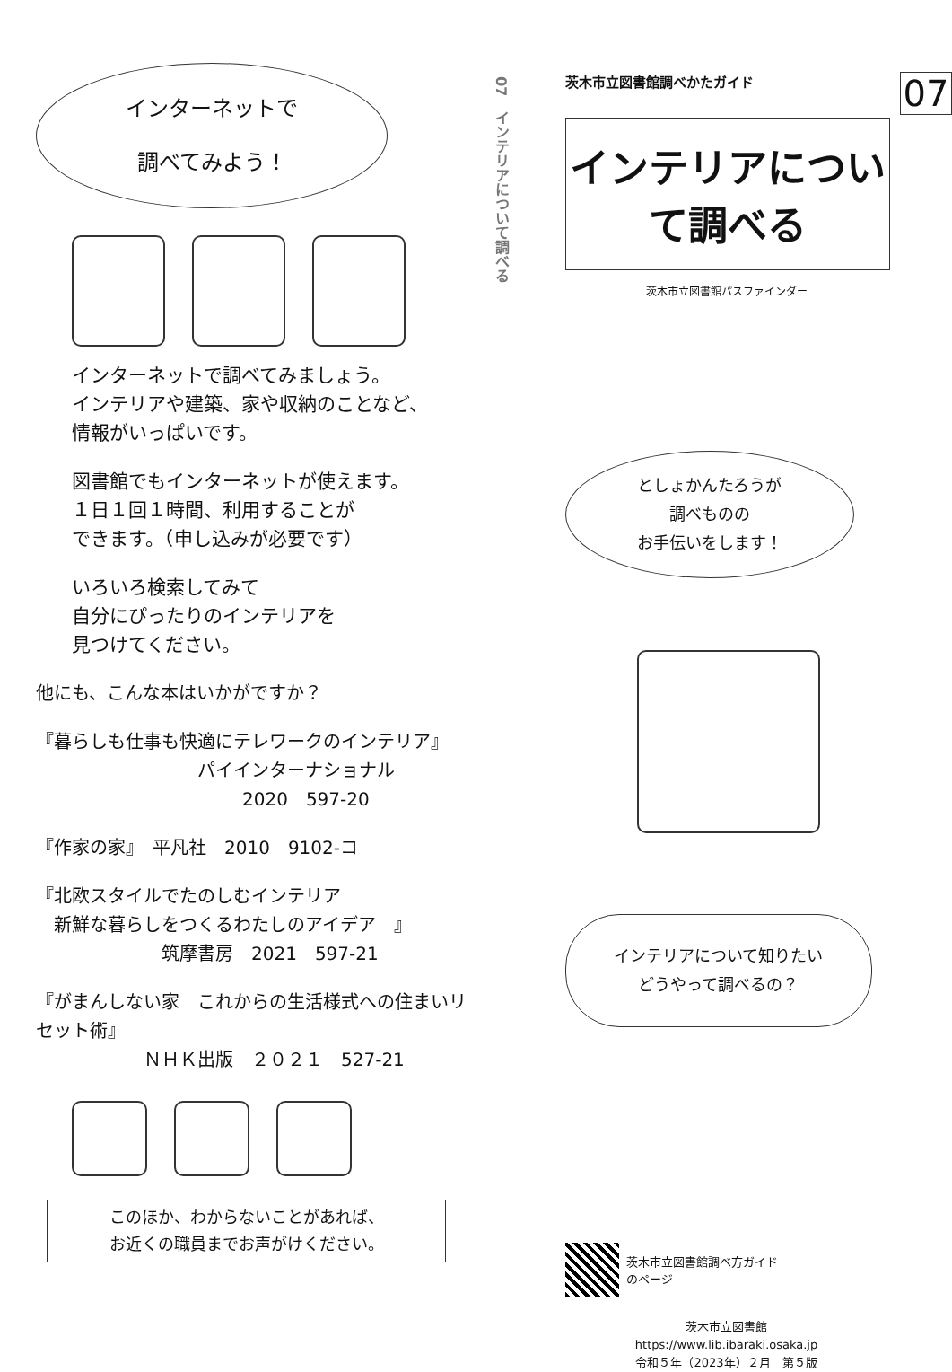インターネットで
調べてみよう！
インターネットで調べてみましょう。
インテリアや建築、家や収納のことなど、
情報がいっぱいです。
図書館でもインターネットが使えます。
１日１回１時間、利用することが
できます。（申し込みが必要です）
いろいろ検索してみて
自分にぴったりのインテリアを
見つけてください。
他にも、こんな本はいかがですか？
『暮らしも仕事も快適にテレワークのインテリア』
パイインターナショナル
2020　597-20
『作家の家』　平凡社　2010　9102-コ
『北欧スタイルでたのしむインテリア
　新鮮な暮らしをつくるわたしのアイデア　』
筑摩書房　2021　597-21
『がまんしない家　これからの生活様式への住まいリセット術』
ＮＨＫ出版　２０２１　527-21
このほか、わからないことがあれば、
お近くの職員までお声がけください。
07　インテリアについて調べる
07
茨木市立図書館調べかたガイド
インテリアについて調べる
茨木市立図書館パスファインダー
としょかんたろうが
調べものの
お手伝いをします！
インテリアについて知りたい
どうやって調べるの？
茨木市立図書館調べ方ガイド
のページ
茨木市立図書館
https://www.lib.ibaraki.osaka.jp
令和５年（2023年）２月　第５版